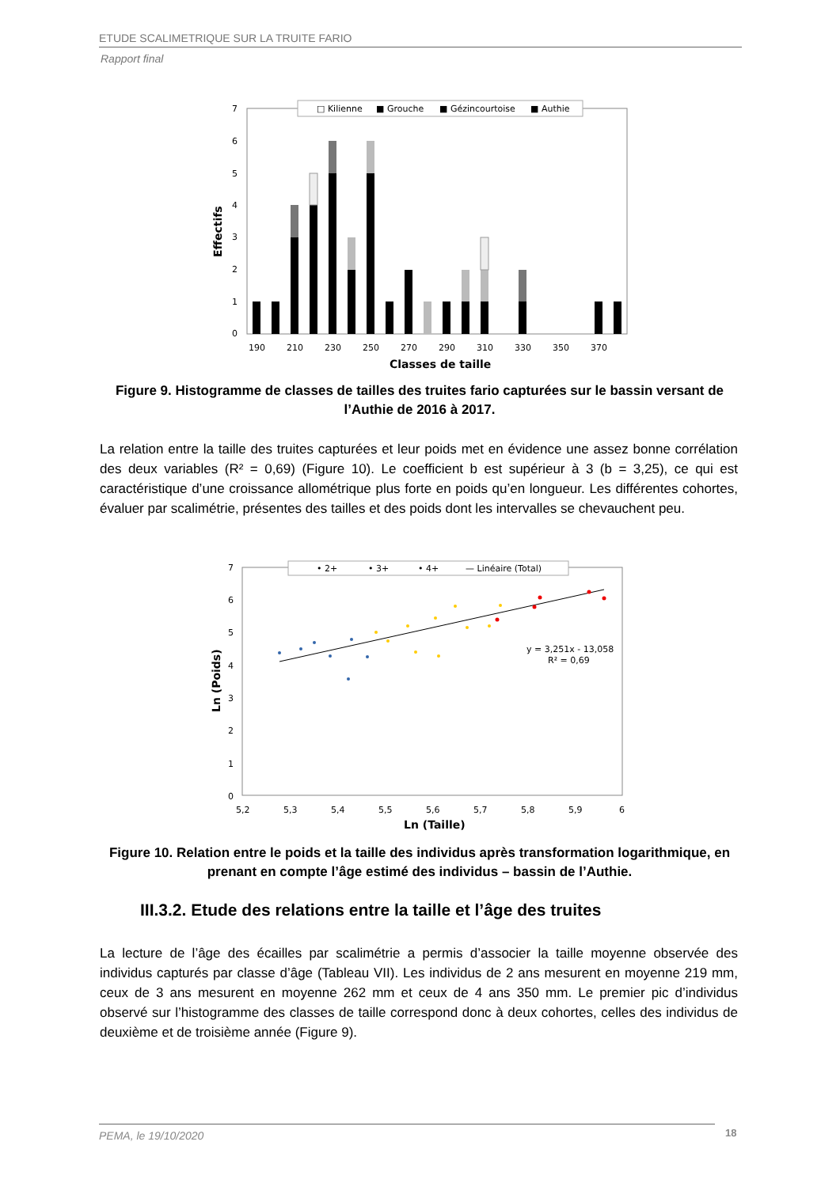ETUDE SCALIMETRIQUE SUR LA TRUITE FARIO
Rapport final
□ Kilienne
■ Grouche
■ Gézincourtoise
■ Authie
7
6
5
4
3
2
1
0
Effectifs
190
210
230
250
270
290
310
330
350
370
Classes de taille
Figure 9. Histogramme de classes de tailles des truites fario capturées sur le bassin versant de l’Authie de 2016 à 2017.
La relation entre la taille des truites capturées et leur poids met en évidence une assez bonne corrélation des deux variables (R² = 0,69) (Figure 10). Le coefficient b est supérieur à 3 (b = 3,25), ce qui est caractéristique d’une croissance allométrique plus forte en poids qu’en longueur. Les différentes cohortes, évaluer par scalimétrie, présentes des tailles et des poids dont les intervalles se chevauchent peu.
• 2+
• 3+
• 4+
— Linéaire (Total)
7
6
5
4
3
2
1
0
Ln (Poids)
y = 3,251x - 13,058
R² = 0,69
5,2
5,3
5,4
5,5
5,6
5,7
5,8
5,9
6
Ln (Taille)
Figure 10. Relation entre le poids et la taille des individus après transformation logarithmique, en prenant en compte l’âge estimé des individus – bassin de l’Authie.
III.3.2. Etude des relations entre la taille et l’âge des truites
La lecture de l’âge des écailles par scalimétrie a permis d’associer la taille moyenne observée des individus capturés par classe d’âge (Tableau VII). Les individus de 2 ans mesurent en moyenne 219 mm, ceux de 3 ans mesurent en moyenne 262 mm et ceux de 4 ans 350 mm. Le premier pic d’individus observé sur l’histogramme des classes de taille correspond donc à deux cohortes, celles des individus de deuxième et de troisième année (Figure 9).
PEMA, le 19/10/2020 18